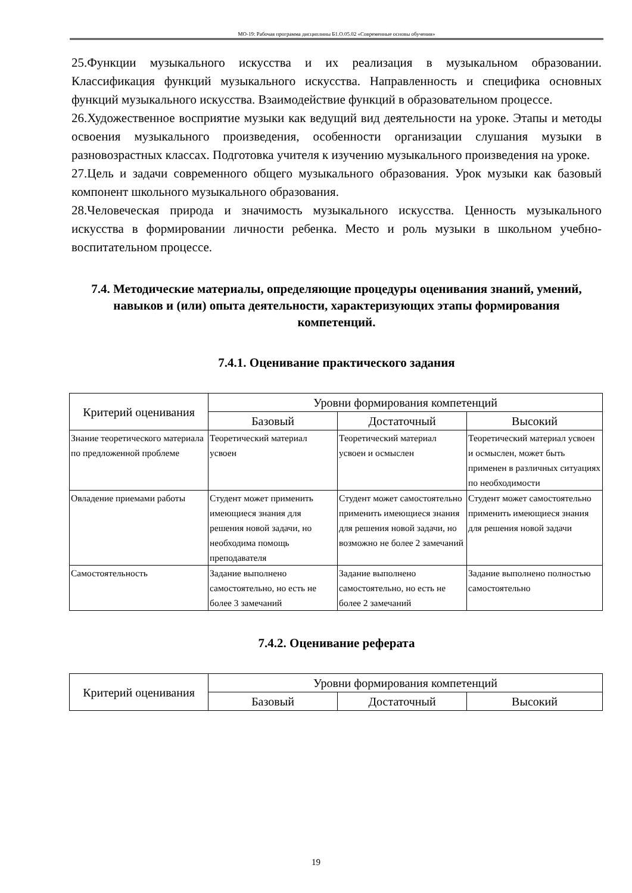МО-19: Рабочая программа дисциплины Б1.О.05.02 «Современные основы обучения»
25.Функции музыкального искусства и их реализация в музыкальном образовании. Классификация функций музыкального искусства. Направленность и специфика основных функций музыкального искусства. Взаимодействие функций в образовательном процессе.
26.Художественное восприятие музыки как ведущий вид деятельности на уроке. Этапы и методы освоения музыкального произведения, особенности организации слушания музыки в разновозрастных классах. Подготовка учителя к изучению музыкального произведения на уроке.
27.Цель и задачи современного общего музыкального образования. Урок музыки как базовый компонент школьного музыкального образования.
28.Человеческая природа и значимость музыкального искусства. Ценность музыкального искусства в формировании личности ребенка. Место и роль музыки в школьном учебно-воспитательном процессе.
7.4. Методические материалы, определяющие процедуры оценивания знаний, умений, навыков и (или) опыта деятельности, характеризующих этапы формирования компетенций.
7.4.1. Оценивание практического задания
| Критерий оценивания | Уровни формирования компетенций | | |
| --- | --- | --- | --- |
| | Базовый | Достаточный | Высокий |
| Знание теоретического материала по предложенной проблеме | Теоретический материал усвоен | Теоретический материал усвоен и осмыслен | Теоретический материал усвоен и осмыслен, может быть применен в различных ситуациях по необходимости |
| Овладение приемами работы | Студент может применить имеющиеся знания для решения новой задачи, но необходима помощь преподавателя | Студент может самостоятельно применить имеющиеся знания для решения новой задачи, но возможно не более 2 замечаний | Студент может самостоятельно применить имеющиеся знания для решения новой задачи |
| Самостоятельность | Задание выполнено самостоятельно, но есть не более 3 замечаний | Задание выполнено самостоятельно, но есть не более 2 замечаний | Задание выполнено полностью самостоятельно |
7.4.2. Оценивание реферата
| Критерий оценивания | Уровни формирования компетенций | | |
| --- | --- | --- | --- |
| | Базовый | Достаточный | Высокий |
19